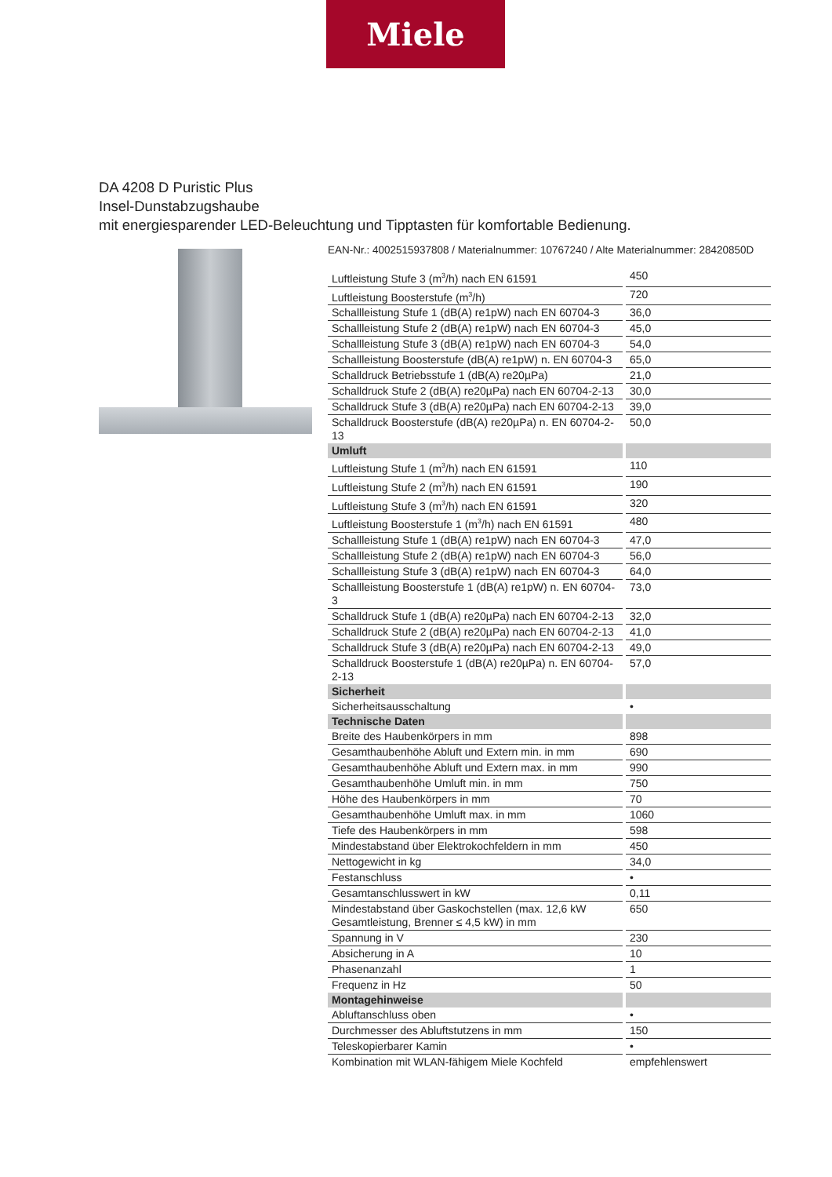Miele
DA 4208 D Puristic Plus
Insel-Dunstabzugshaube
mit energiesparender LED-Beleuchtung und Tipptasten für komfortable Bedienung.
EAN-Nr.: 4002515937808 / Materialnummer: 10767240 / Alte Materialnummer: 28420850D
| Luftleistung Stufe 3 (m<sup>3</sup>/h) nach EN 61591 | 450 |
| Luftleistung Boosterstufe (m<sup>3</sup>/h) | 720 |
| Schallleistung Stufe 1 (dB(A) re1pW) nach EN 60704-3 | 36,0 |
| Schallleistung Stufe 2 (dB(A) re1pW) nach EN 60704-3 | 45,0 |
| Schallleistung Stufe 3 (dB(A) re1pW) nach EN 60704-3 | 54,0 |
| Schallleistung Boosterstufe (dB(A) re1pW) n. EN 60704-3 | 65,0 |
| Schalldruck Betriebsstufe 1 (dB(A) re20µPa) | 21,0 |
| Schalldruck Stufe 2 (dB(A) re20µPa) nach EN 60704-2-13 | 30,0 |
| Schalldruck Stufe 3 (dB(A) re20µPa) nach EN 60704-2-13 | 39,0 |
| Schalldruck Boosterstufe (dB(A) re20µPa) n. EN 60704-2-13 | 50,0 |
| Umluft | |
| Luftleistung Stufe 1 (m<sup>3</sup>/h) nach EN 61591 | 110 |
| Luftleistung Stufe 2 (m<sup>3</sup>/h) nach EN 61591 | 190 |
| Luftleistung Stufe 3 (m<sup>3</sup>/h) nach EN 61591 | 320 |
| Luftleistung Boosterstufe 1 (m<sup>3</sup>/h) nach EN 61591 | 480 |
| Schallleistung Stufe 1 (dB(A) re1pW) nach EN 60704-3 | 47,0 |
| Schallleistung Stufe 2 (dB(A) re1pW) nach EN 60704-3 | 56,0 |
| Schallleistung Stufe 3 (dB(A) re1pW) nach EN 60704-3 | 64,0 |
| Schallleistung Boosterstufe 1 (dB(A) re1pW) n. EN 60704-3 | 73,0 |
| Schalldruck Stufe 1 (dB(A) re20µPa) nach EN 60704-2-13 | 32,0 |
| Schalldruck Stufe 2 (dB(A) re20µPa) nach EN 60704-2-13 | 41,0 |
| Schalldruck Stufe 3 (dB(A) re20µPa) nach EN 60704-2-13 | 49,0 |
| Schalldruck Boosterstufe 1 (dB(A) re20µPa) n. EN 60704-2-13 | 57,0 |
| Sicherheit | |
| Sicherheitsausschaltung | • |
| Technische Daten | |
| Breite des Haubenkörpers in mm | 898 |
| Gesamthaubenhöhe Abluft und Extern min. in mm | 690 |
| Gesamthaubenhöhe Abluft und Extern max. in mm | 990 |
| Gesamthaubenhöhe Umluft min. in mm | 750 |
| Höhe des Haubenkörpers in mm | 70 |
| Gesamthaubenhöhe Umluft max. in mm | 1060 |
| Tiefe des Haubenkörpers in mm | 598 |
| Mindestabstand über Elektrokochfeldern in mm | 450 |
| Nettogewicht in kg | 34,0 |
| Festanschluss | • |
| Gesamtanschlusswert in kW | 0,11 |
| Mindestabstand über Gaskochstellen (max. 12,6 kW Gesamtleistung, Brenner ≤ 4,5 kW) in mm | 650 |
| Spannung in V | 230 |
| Absicherung in A | 10 |
| Phasenanzahl | 1 |
| Frequenz in Hz | 50 |
| Montagehinweise | |
| Abluftanschluss oben | • |
| Durchmesser des Abluftstutzens in mm | 150 |
| Teleskopierbarer Kamin | • |
| Kombination mit WLAN-fähigem Miele Kochfeld | empfehlenswert |